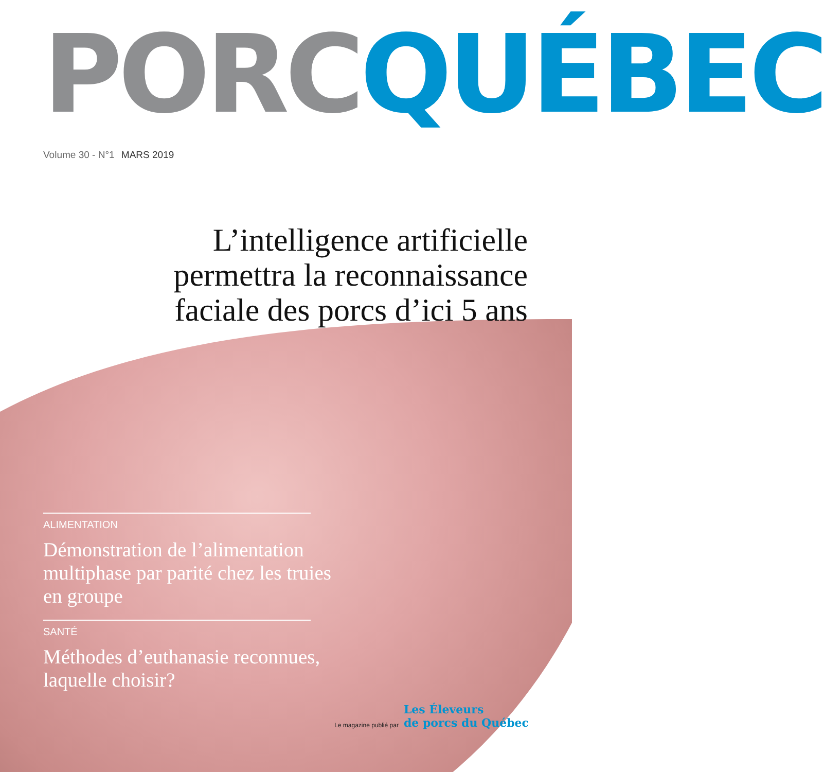PORC QUÉBEC
Volume 30 - N°1 MARS 2019
L’intelligence artificielle
permettra la reconnaissance
faciale des porcs d’ici 5 ans
ALIMENTATION
Démonstration de l’alimentation multiphase par parité chez les truies en groupe
SANTÉ
Méthodes d’euthanasie reconnues, laquelle choisir?
Le magazine publié par Les Éleveurs
de porcs du Québec